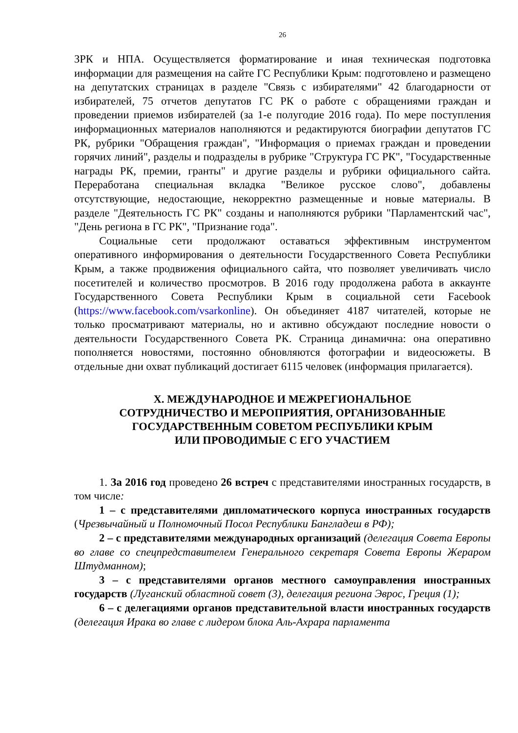26
ЗРК и НПА. Осуществляется форматирование и иная техническая подготовка информации для размещения на сайте ГС Республики Крым: подготовлено и размещено на депутатских страницах в разделе "Связь с избирателями" 42 благодарности от избирателей, 75 отчетов депутатов ГС РК о работе с обращениями граждан и проведении приемов избирателей (за 1-е полугодие 2016 года). По мере поступления информационных материалов наполняются и редактируются биографии депутатов ГС РК, рубрики "Обращения граждан", "Информация о приемах граждан и проведении горячих линий", разделы и подразделы в рубрике "Структура ГС РК", "Государственные награды РК, премии, гранты" и другие разделы и рубрики официального сайта. Переработана специальная вкладка "Великое русское слово", добавлены отсутствующие, недостающие, некорректно размещенные и новые материалы. В разделе "Деятельность ГС РК" созданы и наполняются рубрики "Парламентский час", "День региона в ГС РК", "Признание года".
Социальные сети продолжают оставаться эффективным инструментом оперативного информирования о деятельности Государственного Совета Республики Крым, а также продвижения официального сайта, что позволяет увеличивать число посетителей и количество просмотров. В 2016 году продолжена работа в аккаунте Государственного Совета Республики Крым в социальной сети Facebook (https://www.facebook.com/vsarkonline). Он объединяет 4187 читателей, которые не только просматривают материалы, но и активно обсуждают последние новости о деятельности Государственного Совета РК. Страница динамична: она оперативно пополняется новостями, постоянно обновляются фотографии и видеосюжеты. В отдельные дни охват публикаций достигает 6115 человек (информация прилагается).
X. МЕЖДУНАРОДНОЕ И МЕЖРЕГИОНАЛЬНОЕ
СОТРУДНИЧЕСТВО И МЕРОПРИЯТИЯ, ОРГАНИЗОВАННЫЕ
ГОСУДАРСТВЕННЫМ СОВЕТОМ РЕСПУБЛИКИ КРЫМ
ИЛИ ПРОВОДИМЫЕ С ЕГО УЧАСТИЕМ
1. За 2016 год проведено 26 встреч с представителями иностранных государств, в том числе:
1 – с представителями дипломатического корпуса иностранных государств (Чрезвычайный и Полномочный Посол Республики Бангладеш в РФ);
2 – с представителями международных организаций (делегация Совета Европы во главе со спецпредставителем Генерального секретаря Совета Европы Жераром Штудманном);
3 – с представителями органов местного самоуправления иностранных государств (Луганский областной совет (3), делегация региона Эврос, Греция (1);
6 – с делегациями органов представительной власти иностранных государств (делегация Ирака во главе с лидером блока Аль-Ахрара парламента